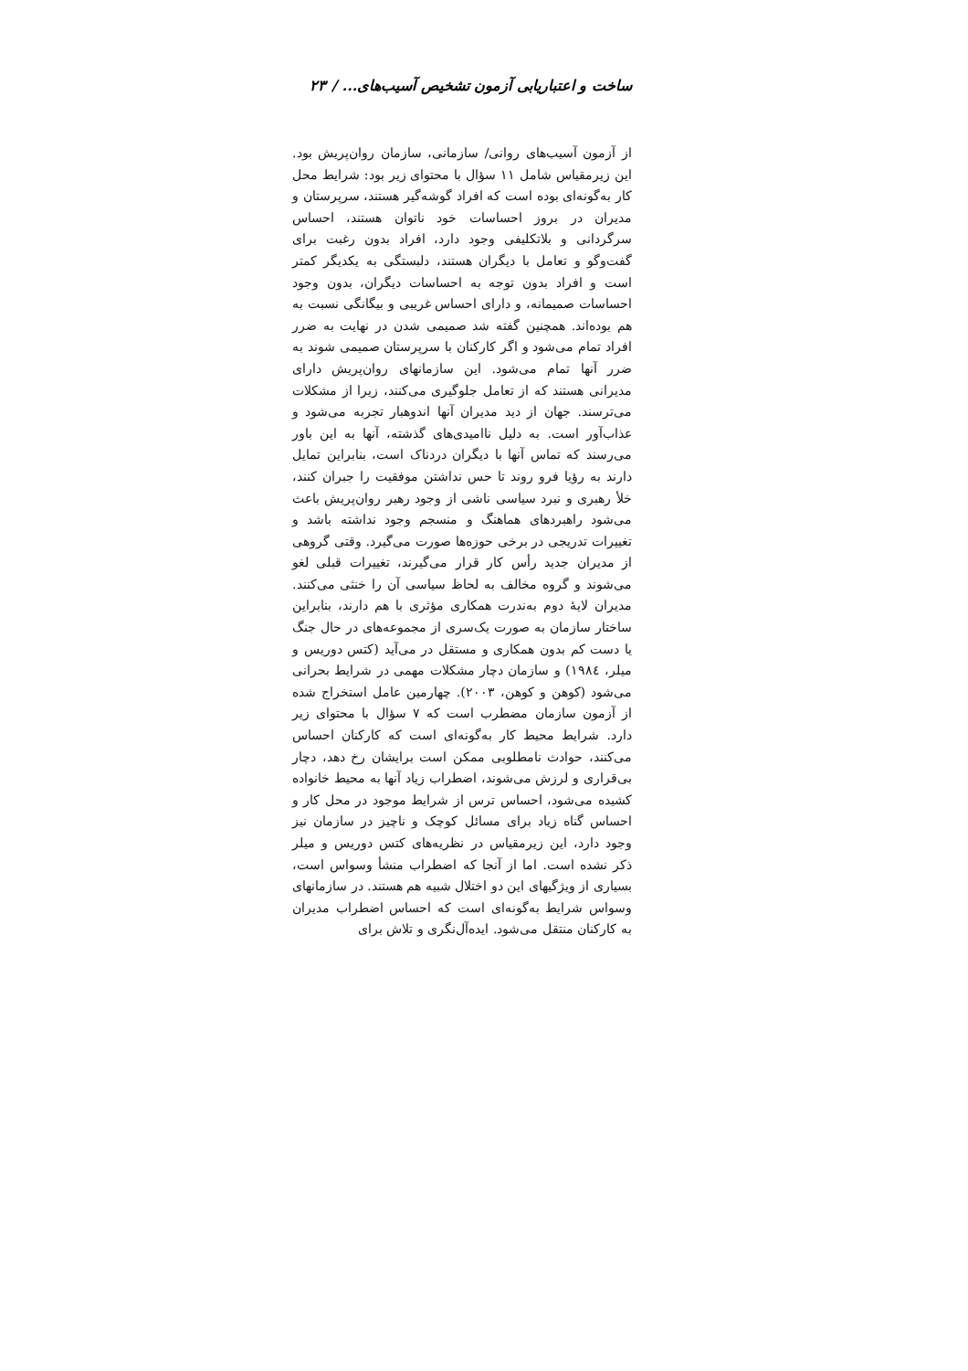ساخت و اعتباریابی آزمون تشخیص آسیب‌های... / ۲۳
از آزمون آسیب‌های روانی/ سازمانی، سازمان روان‌پریش بود. این زیرمقیاس شامل ۱۱ سؤال با محتوای زیر بود: شرایط محل کار به‌گونه‌ای بوده است که افراد گوشه‌گیر هستند، سرپرستان و مدیران در بروز احساسات خود ناتوان هستند، احساس سرگردانی و بلاتکلیفی وجود دارد، افراد بدون رغبت برای گفت‌وگو و تعامل با دیگران هستند، دلبستگی به یکدیگر کمتر است و افراد بدون توجه به احساسات دیگران، بدون وجود احساسات صمیمانه، و دارای احساس غریبی و بیگانگی نسبت به هم بوده‌اند. همچنین گفته شد صمیمی شدن در نهایت به ضرر افراد تمام می‌شود و اگر کارکنان با سرپرستان صمیمی شوند به ضرر آنها تمام می‌شود. این سازمانهای روان‌پریش دارای مدیرانی هستند که از تعامل جلوگیری می‌کنند، زیرا از مشکلات می‌ترسند. جهان از دید مدیران آنها اندوهبار تجربه می‌شود و عذاب‌آور است. به دلیل ناامیدی‌های گذشته، آنها به این باور می‌رسند که تماس آنها با دیگران دردناک است، بنابراین تمایل دارند به رؤیا فرو روند تا حس نداشتن موفقیت را جبران کنند، خلأ رهبری و نبرد سیاسی ناشی از وجود رهبر روان‌پریش باعث می‌شود راهبردهای هماهنگ و منسجم وجود نداشته باشد و تغییرات تدریجی در برخی حوزه‌ها صورت می‌گیرد. وقتی گروهی از مدیران جدید رأس کار قرار می‌گیرند، تغییرات قبلی لغو می‌شوند و گروه مخالف به لحاظ سیاسی آن را خنثی می‌کنند. مدیران لایهٔ دوم به‌ندرت همکاری مؤثری با هم دارند، بنابراین ساختار سازمان به صورت یک‌سری از مجموعه‌های در حال جنگ یا دست کم بدون همکاری و مستقل در می‌آید (کتس دوریس و میلر، ۱۹۸٤) و سازمان دچار مشکلات مهمی در شرایط بحرانی می‌شود (کوهن و کوهن، ۲۰۰۳). چهارمین عامل استخراج شده از آزمون سازمان مضطرب است که ۷ سؤال با محتوای زیر دارد. شرایط محیط کار به‌گونه‌ای است که کارکنان احساس می‌کنند، حوادث نامطلوبی ممکن است برایشان رخ دهد، دچار بی‌قراری و لرزش می‌شوند، اضطراب زیاد آنها به محیط خانواده کشیده می‌شود، احساس ترس از شرایط موجود در محل کار و احساس گناه زیاد برای مسائل کوچک و ناچیز در سازمان نیز وجود دارد، این زیرمقیاس در نظریه‌های کتس دوریس و میلر ذکر نشده است. اما از آنجا که اضطراب منشأ وسواس است، بسیاری از ویژگیهای این دو اختلال شبیه هم هستند. در سازمانهای وسواس شرایط به‌گونه‌ای است که احساس اضطراب مدیران به کارکنان منتقل می‌شود. ایده‌آل‌نگری و تلاش برای